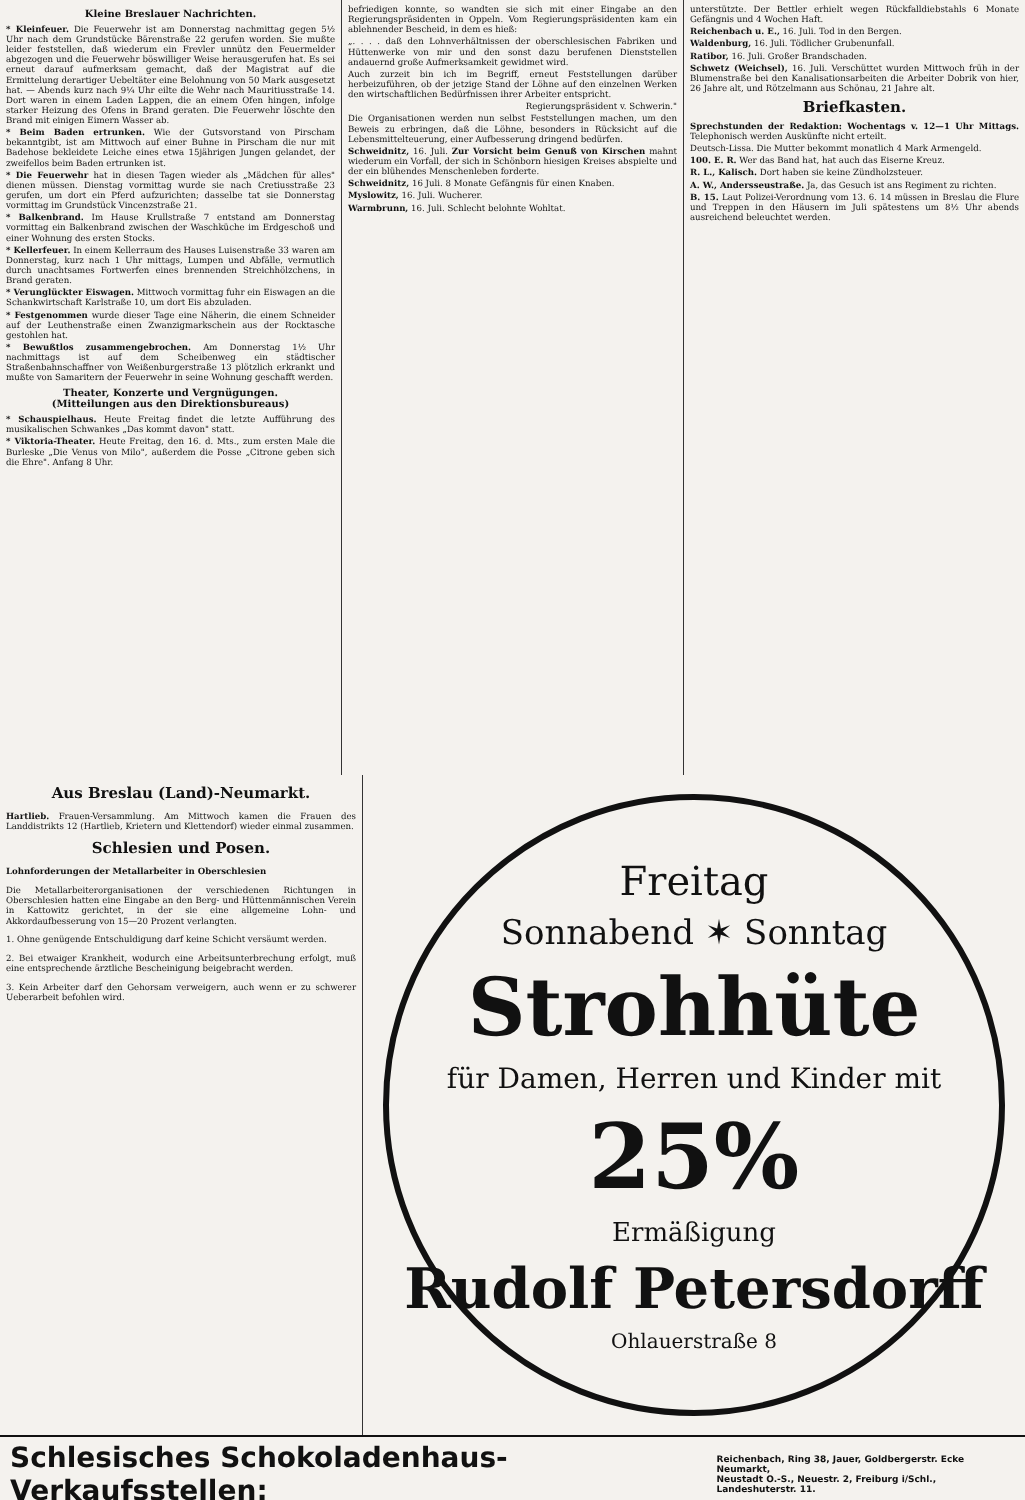Kleine Breslauer Nachrichten.
* Kleinfeuer. Die Feuerwehr ist am Donnerstag nachmittag gegen 5½ Uhr nach dem Grundstücke Bärenstraße 22 gerufen worden. Sie mußte leider feststellen, daß wiederum ein Frevler unnütz den Feuermelder abgezogen und die Feuerwehr böswilliger Weise herausgerufen hat. Es sei erneut darauf aufmerksam gemacht, daß der Magistrat auf die Ermittelung derartiger Uebeltäter eine Belohnung von 50 Mark ausgesetzt hat. — Abends kurz nach 9¼ Uhr eilte die Wehr nach Mauritiusstraße 14. Dort waren in einem Laden Lappen, die an einem Ofen hingen, infolge starker Heizung des Ofens in Brand geraten. Die Feuerwehr löschte den Brand mit einigen Eimern Wasser ab.
* Beim Baden ertrunken. Wie der Gutsvorstand von Pirscham bekanntgibt, ist am Mittwoch auf einer Buhne in Pirscham die nur mit Badehose bekleidete Leiche eines etwa 15jährigen Jungen gelandet, der zweifellos beim Baden ertrunken ist.
* Die Feuerwehr hat in diesen Tagen wieder als „Mädchen für alles" dienen müssen. Dienstag vormittag wurde sie nach Cretiusstraße 23 gerufen, um dort ein Pferd aufzurichten; dasselbe tat sie Donnerstag vormittag im Grundstück Vincenzstraße 21.
* Balkenbrand. Im Hause Krullstraße 7 entstand am Donnerstag vormittag ein Balkenbrand zwischen der Waschküche im Erdgeschoß und einer Wohnung des ersten Stocks.
* Kellerfeuer. In einem Kellerraum des Hauses Luisenstraße 33 waren am Donnerstag, kurz nach 1 Uhr mittags, Lumpen und Abfälle, vermutlich durch unachtsames Fortwerfen eines brennenden Streichhölzchens, in Brand geraten.
* Verunglückter Eiswagen. Mittwoch vormittag fuhr ein Eiswagen an die Schankwirtschaft Karlstraße 10, um dort Eis abzuladen.
* Festgenommen wurde dieser Tage eine Näherin, die einem Schneider auf der Leuthenstraße einen Zwanzigmarkschein aus der Rocktasche gestohlen hat.
* Bewußtlos zusammengebrochen. Am Donnerstag 1½ Uhr nachmittags ist auf dem Scheibenweg ein städtischer Straßenbahnschaffner von Weißenburgerstraße 13 plötzlich erkrankt und mußte von Samaritern der Feuerwehr in seine Wohnung geschafft werden.
Theater, Konzerte und Vergnügungen.
(Mitteilungen aus den Direktionsbureaus)
* Schauspielhaus. Heute Freitag findet die letzte Aufführung des musikalischen Schwankes „Das kommt davon" statt.
* Viktoria-Theater. Heute Freitag, den 16. d. Mts., zum ersten Male die Burleske „Die Venus von Milo", außerdem die Posse „Citrone geben sich die Ehre". Anfang 8 Uhr.
befriedigen konnte, so wandten sie sich mit einer Eingabe an den Regierungspräsidenten in Oppeln. Vom Regierungspräsidenten kam ein ablehnender Bescheid, in dem es hieß:
„. . . . daß den Lohnverhältnissen der oberschlesischen Fabriken und Hüttenwerke von mir und den sonst dazu berufenen Dienststellen andauernd große Aufmerksamkeit gewidmet wird.
Auch zurzeit bin ich im Begriff, erneut Feststellungen darüber herbeizuführen, ob der jetzige Stand der Löhne auf den einzelnen Werken den wirtschaftlichen Bedürfnissen ihrer Arbeiter entspricht.
Regierungspräsident v. Schwerin."
Die Organisationen werden nun selbst Feststellungen machen, um den Beweis zu erbringen, daß die Löhne, besonders in Rücksicht auf die Lebensmittelteuerung, einer Aufbesserung dringend bedürfen.
Schweidnitz, 16. Juli. Zur Vorsicht beim Genuß von Kirschen mahnt wiederum ein Vorfall, der sich in Schönborn hiesigen Kreises abspielte und der ein blühendes Menschenleben forderte.
Schweidnitz, 16 Juli. 8 Monate Gefängnis für einen Knaben.
Myslowitz, 16. Juli. Wucherer.
Warmbrunn, 16. Juli. Schlecht belohnte Wohltat.
unterstützte. Der Bettler erhielt wegen Rückfalldiebstahls 6 Monate Gefängnis und 4 Wochen Haft.
Reichenbach u. E., 16. Juli. Tod in den Bergen.
Waldenburg, 16. Juli. Tödlicher Grubenunfall.
Ratibor, 16. Juli. Großer Brandschaden.
Schwetz (Weichsel), 16. Juli. Verschüttet wurden Mittwoch früh in der Blumenstraße bei den Kanalisationsarbeiten die Arbeiter Dobrik von hier, 26 Jahre alt, und Rötzelmann aus Schönau, 21 Jahre alt.
Briefkasten.
Sprechstunden der Redaktion: Wochentags v. 12—1 Uhr Mittags. Telephonisch werden Auskünfte nicht erteilt.
Deutsch-Lissa. Die Mutter bekommt monatlich 4 Mark Armengeld.
100. E. R. Wer das Band hat, hat auch das Eiserne Kreuz.
R. L., Kalisch. Dort haben sie keine Zündholzsteuer.
A. W., Andersseustraße. Ja, das Gesuch ist ans Regiment zu richten.
B. 15. Laut Polizei-Verordnung vom 13. 6. 14 müssen in Breslau die Flure und Treppen in den Häusern im Juli spätestens um 8½ Uhr abends ausreichend beleuchtet werden.
Aus Breslau (Land)-Neumarkt.
Hartlieb. Frauen-Versammlung. Am Mittwoch kamen die Frauen des Landdistrikts 12 (Hartlieb, Krietern und Klettendorf) wieder einmal zusammen.
Schlesien und Posen.
Lohnforderungen der Metallarbeiter in Oberschlesien
Die Metallarbeiterorganisationen der verschiedenen Richtungen in Oberschlesien hatten eine Eingabe an den Berg- und Hüttenmännischen Verein in Kattowitz gerichtet, in der sie eine allgemeine Lohn- und Akkordaufbesserung von 15—20 Prozent verlangten.
1. Ohne genügende Entschuldigung darf keine Schicht versäumt werden.
2. Bei etwaiger Krankheit, wodurch eine Arbeitsunterbrechung erfolgt, muß eine entsprechende ärztliche Bescheinigung beigebracht werden.
3. Kein Arbeiter darf den Gehorsam verweigern, auch wenn er zu schwerer Ueberarbeit befohlen wird.
Freitag
Sonnabend ✶ Sonntag
Strohhüte
für Damen, Herren und Kinder mit
25%
Ermäßigung
Rudolf Petersdorff
Ohlauerstraße 8
Schlesisches Schokoladenhaus-Verkaufsstellen: Reichenbach, Ring 38, Jauer, Goldbergerstr. Ecke Neumarkt,
Neustadt O.-S., Neuestr. 2, Freiburg i/Schl., Landeshuterstr. 11.